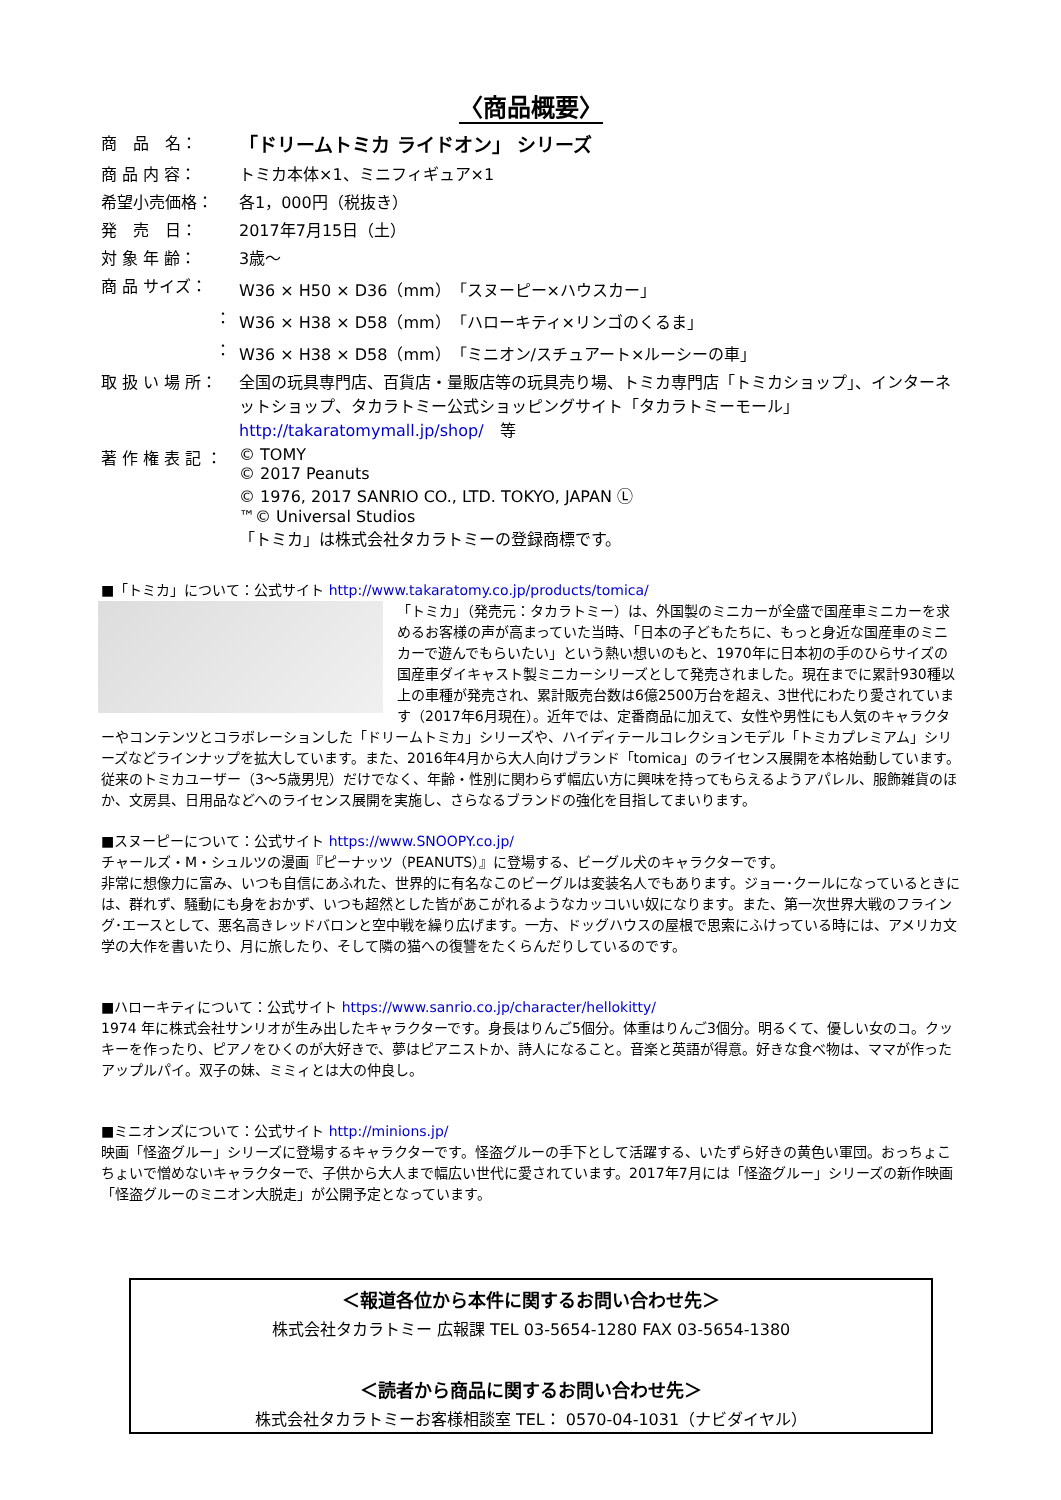〈商品概要〉
| 商 品 名： | 「ドリームトミカ ライドオン」 シリーズ |
| 商 品 内 容： | トミカ本体×1、ミニフィギュア×1 |
| 希望小売価格： | 各1，000円（税抜き） |
| 発 売 日： | 2017年7月15日（土） |
| 対 象 年 齢： | 3歳～ |
| 商 品 サイズ： | W36 × H50 × D36（mm）「スヌーピー×ハウスカー」 |
| ： | W36 × H38 × D58（mm）「ハローキティ×リンゴのくるま」 |
| ： | W36 × H38 × D58（mm）「ミニオン/スチュアート×ルーシーの車」 |
| 取 扱 い 場 所： | 全国の玩具専門店、百貨店・量販店等の玩具売り場、トミカ専門店「トミカショップ」、インターネットショップ、タカラトミー公式ショッピングサイト「タカラトミーモール」 http://takaratomymall.jp/shop/ 等 |
| 著 作 権 表 記 ： | © TOMY © 2017 Peanuts © 1976, 2017 SANRIO CO., LTD. TOKYO, JAPAN Ⓛ ™© Universal Studios 「トミカ」は株式会社タカラトミーの登録商標です。 |
■「トミカ」について：公式サイト http://www.takaratomy.co.jp/products/tomica/
「トミカ」（発売元：タカラトミー）は、外国製のミニカーが全盛で国産車ミニカーを求めるお客様の声が高まっていた当時、「日本の子どもたちに、もっと身近な国産車のミニカーで遊んでもらいたい」という熱い想いのもと、1970年に日本初の手のひらサイズの国産車ダイキャスト製ミニカーシリーズとして発売されました。現在までに累計930種以上の車種が発売され、累計販売台数は6億2500万台を超え、3世代にわたり愛されています（2017年6月現在）。近年では、定番商品に加えて、女性や男性にも人気のキャラクターやコンテンツとコラボレーションした「ドリームトミカ」シリーズや、ハイディテールコレクションモデル「トミカプレミアム」シリーズなどラインナップを拡大しています。また、2016年4月から大人向けブランド「tomica」のライセンス展開を本格始動しています。従来のトミカユーザー（3～5歳男児）だけでなく、年齢・性別に関わらず幅広い方に興味を持ってもらえるようアパレル、服飾雑貨のほか、文房具、日用品などへのライセンス展開を実施し、さらなるブランドの強化を目指してまいります。
■スヌーピーについて：公式サイト https://www.SNOOPY.co.jp/
チャールズ・M・シュルツの漫画『ピーナッツ（PEANUTS）』に登場する、ビーグル犬のキャラクターです。
非常に想像力に富み、いつも自信にあふれた、世界的に有名なこのビーグルは変装名人でもあります。ジョー･クールになっているときには、群れず、騒動にも身をおかず、いつも超然とした皆があこがれるようなカッコいい奴になります。また、第一次世界大戦のフライング･エースとして、悪名高きレッドバロンと空中戦を繰り広げます。一方、ドッグハウスの屋根で思索にふけっている時には、アメリカ文学の大作を書いたり、月に旅したり、そして隣の猫への復讐をたくらんだりしているのです。
■ハローキティについて：公式サイト https://www.sanrio.co.jp/character/hellokitty/
1974 年に株式会社サンリオが生み出したキャラクターです。身長はりんご5個分。体重はりんご3個分。明るくて、優しい女のコ。クッキーを作ったり、ピアノをひくのが大好きで、夢はピアニストか、詩人になること。音楽と英語が得意。好きな食べ物は、ママが作ったアップルパイ。双子の妹、ミミィとは大の仲良し。
■ミニオンズについて：公式サイト http://minions.jp/
映画「怪盗グルー」シリーズに登場するキャラクターです。怪盗グルーの手下として活躍する、いたずら好きの黄色い軍団。おっちょこちょいで憎めないキャラクターで、子供から大人まで幅広い世代に愛されています。2017年7月には「怪盗グルー」シリーズの新作映画「怪盗グルーのミニオン大脱走」が公開予定となっています。
＜報道各位から本件に関するお問い合わせ先＞
株式会社タカラトミー 広報課 TEL 03-5654-1280 FAX 03-5654-1380
＜読者から商品に関するお問い合わせ先＞
株式会社タカラトミーお客様相談室 TEL： 0570-04-1031（ナビダイヤル）